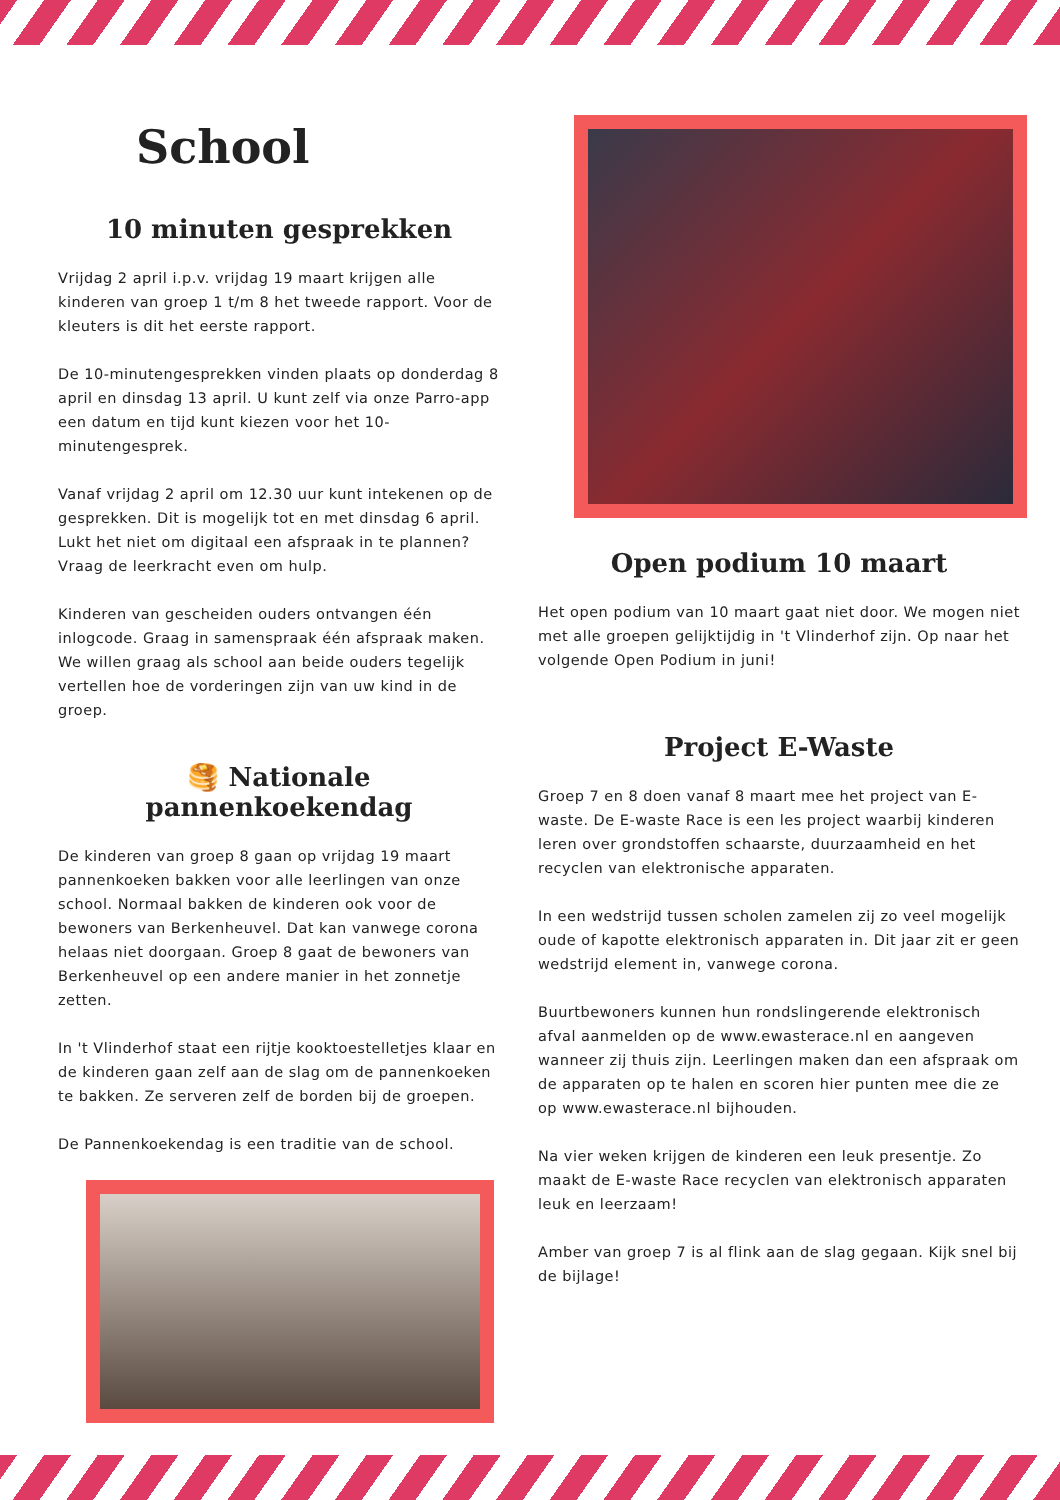School
10 minuten gesprekken
Vrijdag 2 april i.p.v. vrijdag 19 maart krijgen alle kinderen van groep 1 t/m 8 het tweede rapport. Voor de kleuters is dit het eerste rapport.
De 10-minutengesprekken vinden plaats op donderdag 8 april en dinsdag 13 april. U kunt zelf via onze Parro-app een datum en tijd kunt kiezen voor het 10-minutengesprek.
Vanaf vrijdag 2 april om 12.30 uur kunt intekenen op de gesprekken. Dit is mogelijk tot en met dinsdag 6 april. Lukt het niet om digitaal een afspraak in te plannen? Vraag de leerkracht even om hulp.
Kinderen van gescheiden ouders ontvangen één inlogcode. Graag in samenspraak één afspraak maken. We willen graag als school aan beide ouders tegelijk vertellen hoe de vorderingen zijn van uw kind in de groep.
🥞 Nationale pannenkoekendag
De kinderen van groep 8 gaan op vrijdag 19 maart pannenkoeken bakken voor alle leerlingen van onze school. Normaal bakken de kinderen ook voor de bewoners van Berkenheuvel. Dat kan vanwege corona helaas niet doorgaan. Groep 8 gaat de bewoners van Berkenheuvel op een andere manier in het zonnetje zetten.
In 't Vlinderhof staat een rijtje kooktoestelletjes klaar en de kinderen gaan zelf aan de slag om de pannenkoeken te bakken. Ze serveren zelf de borden bij de groepen.
De Pannenkoekendag is een traditie van de school.
Open podium 10 maart
Het open podium van 10 maart gaat niet door. We mogen niet met alle groepen gelijktijdig in 't Vlinderhof zijn. Op naar het volgende Open Podium in juni!
Project E-Waste
Groep 7 en 8 doen vanaf 8 maart mee het project van E-waste. De E-waste Race is een les project waarbij kinderen leren over grondstoffen schaarste, duurzaamheid en het recyclen van elektronische apparaten.
In een wedstrijd tussen scholen zamelen zij zo veel mogelijk oude of kapotte elektronisch apparaten in. Dit jaar zit er geen wedstrijd element in, vanwege corona.
Buurtbewoners kunnen hun rondslingerende elektronisch afval aanmelden op de www.ewasterace.nl en aangeven wanneer zij thuis zijn. Leerlingen maken dan een afspraak om de apparaten op te halen en scoren hier punten mee die ze op www.ewasterace.nl bijhouden.
Na vier weken krijgen de kinderen een leuk presentje. Zo maakt de E-waste Race recyclen van elektronisch apparaten leuk en leerzaam!
Amber van groep 7 is al flink aan de slag gegaan. Kijk snel bij de bijlage!